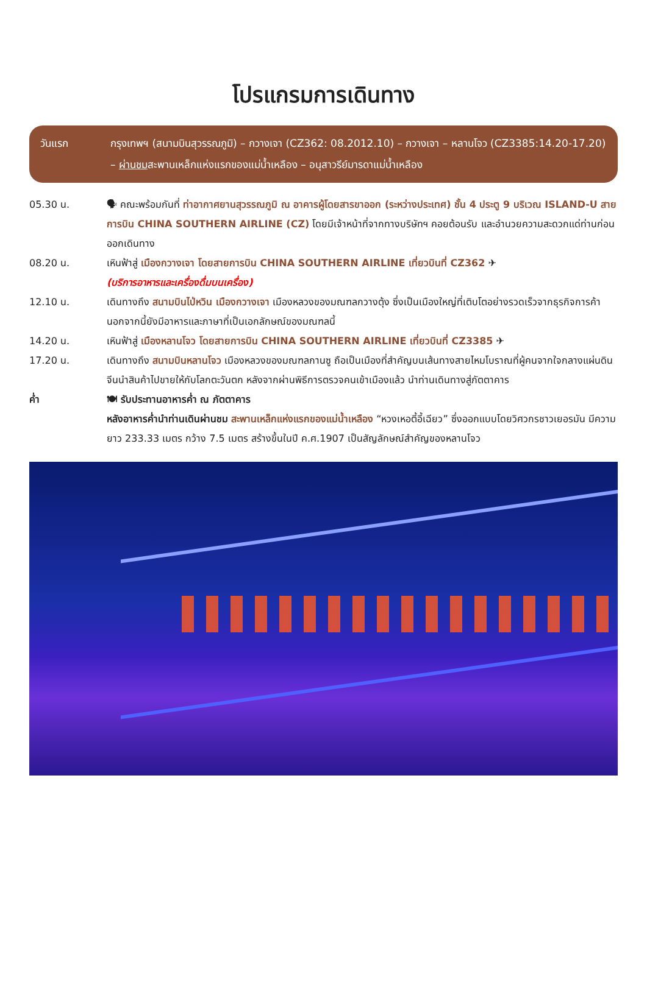โปรแกรมการเดินทาง
วันแรก กรุงเทพฯ (สนามบินสุวรรณภูมิ) – กวางเจา (CZ362: 08.2012.10) – กวางเจา – หลานโจว (CZ3385:14.20-17.20) – ผ่านชมสะพานเหล็กแห่งแรกของแม่น้ำเหลือง – อนุสาวรีย์มารดาแม่น้ำเหลือง
05.30 น. 🗣 คณะพร้อมกันที่ ท่าอากาศยานสุวรรณภูมิ ณ อาคารผู้โดยสารขาออก (ระหว่างประเทศ) ชั้น 4 ประตู 9 บริเวณ ISLAND-U สายการบิน CHINA SOUTHERN AIRLINE (CZ) โดยมีเจ้าหน้าที่จากทางบริษัทฯ คอยต้อนรับ และอำนวยความสะดวกแด่ท่านก่อนออกเดินทาง
08.20 น. เหินฟ้าสู่ เมืองกวางเจา โดยสายการบิน CHINA SOUTHERN AIRLINE เที่ยวบินที่ CZ362 ✈
(บริการอาหารและเครื่องดื่มบนเครื่อง)
12.10 น. เดินทางถึง สนามบินไป่หวิน เมืองกวางเจา เมืองหลวงของมณฑลกวางตุ้ง ซึ่งเป็นเมืองใหญ่ที่เติบโตอย่างรวดเร็วจากธุรกิจการค้า นอกจากนี้ยังมีอาหารและภาษาที่เป็นเอกลักษณ์ของมณฑลนี้
14.20 น. เหินฟ้าสู่ เมืองหลานโจว โดยสายการบิน CHINA SOUTHERN AIRLINE เที่ยวบินที่ CZ3385 ✈
17.20 น. เดินทางถึง สนามบินหลานโจว เมืองหลวงของมณฑลกานซู ถือเป็นเมืองที่สำคัญบนเส้นทางสายไหมโบราณที่ผู้คนจากใจกลางแผ่นดินจีนนำสินค้าไปขายให้กับโลกตะวันตก หลังจากผ่านพิธีการตรวจคนเข้าเมืองแล้ว นำท่านเดินทางสู่ภัตตาคาร
ค่ำ 🍽 รับประทานอาหารค่ำ ณ ภัตตาคาร
หลังอาหารค่ำนำท่านเดินผ่านชม สะพานเหล็กแห่งแรกของแม่น้ำเหลือง “หวงเหอตี้อี้เฉียว” ซึ่งออกแบบโดยวิศวกรชาวเยอรมัน มีความยาว 233.33 เมตร กว้าง 7.5 เมตร สร้างขึ้นในปี ค.ศ.1907 เป็นสัญลักษณ์สำคัญของหลานโจว